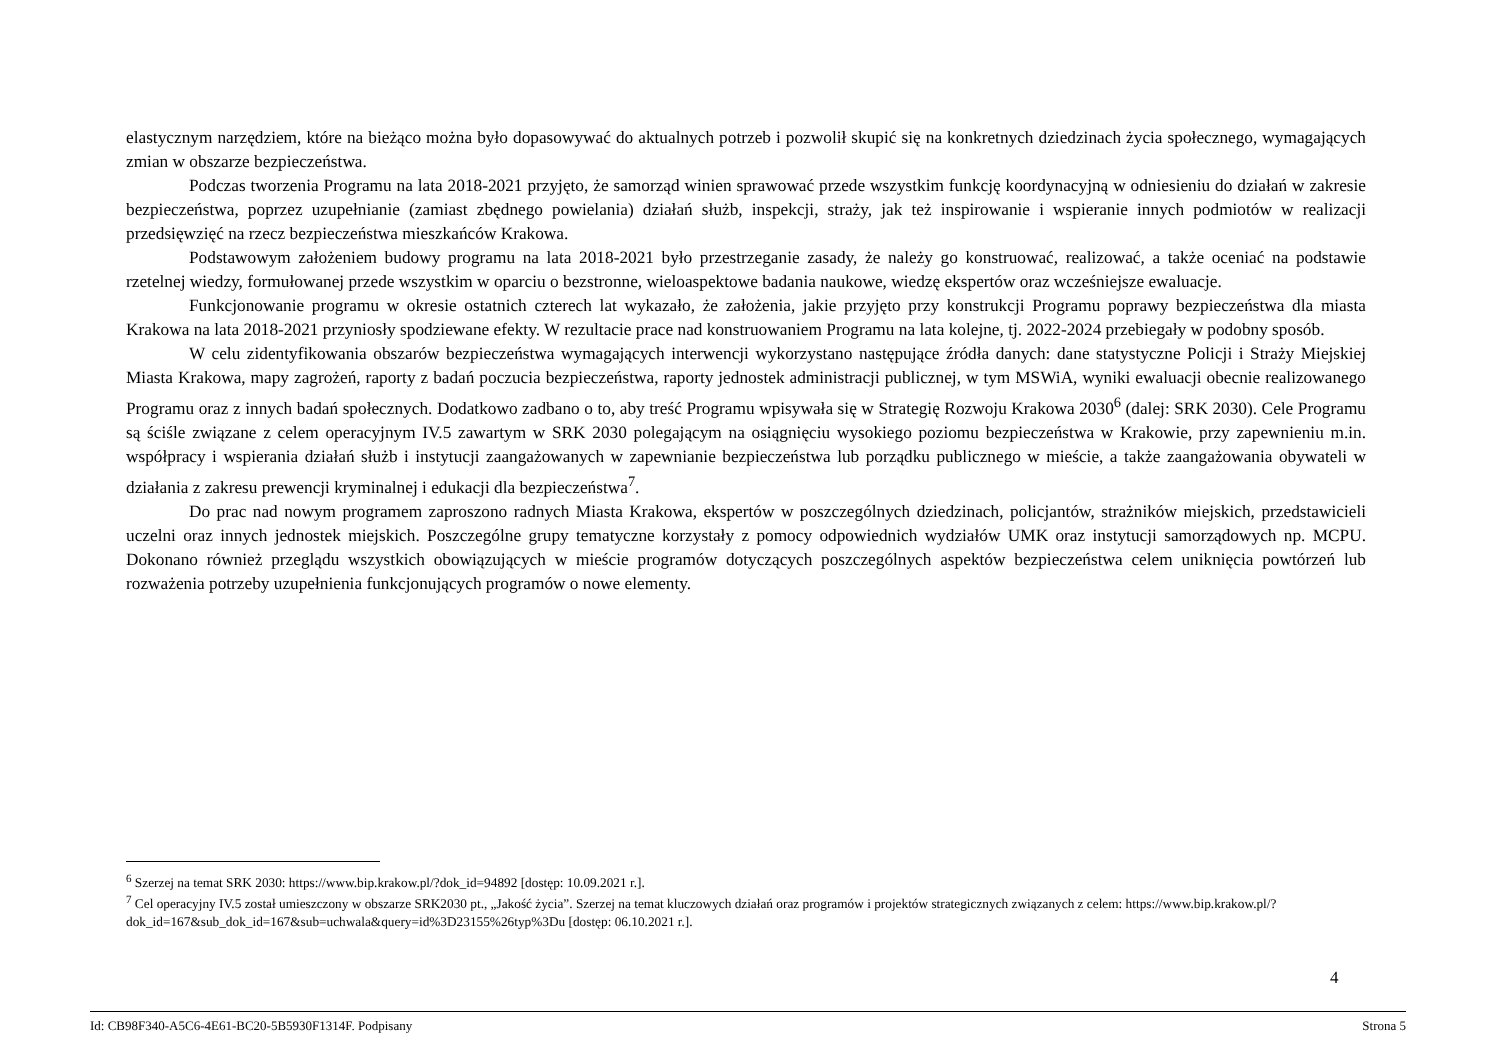elastycznym narzędziem, które na bieżąco można było dopasowywać do aktualnych potrzeb i pozwolił skupić się na konkretnych dziedzinach życia społecznego, wymagających zmian w obszarze bezpieczeństwa.
Podczas tworzenia Programu na lata 2018-2021 przyjęto, że samorząd winien sprawować przede wszystkim funkcję koordynacyjną w odniesieniu do działań w zakresie bezpieczeństwa, poprzez uzupełnianie (zamiast zbędnego powielania) działań służb, inspekcji, straży, jak też inspirowanie i wspieranie innych podmiotów w realizacji przedsięwzięć na rzecz bezpieczeństwa mieszkańców Krakowa.
Podstawowym założeniem budowy programu na lata 2018-2021 było przestrzeganie zasady, że należy go konstruować, realizować, a także oceniać na podstawie rzetelnej wiedzy, formułowanej przede wszystkim w oparciu o bezstronne, wieloaspektowe badania naukowe, wiedzę ekspertów oraz wcześniejsze ewaluacje.
Funkcjonowanie programu w okresie ostatnich czterech lat wykazało, że założenia, jakie przyjęto przy konstrukcji Programu poprawy bezpieczeństwa dla miasta Krakowa na lata 2018-2021 przyniosły spodziewane efekty. W rezultacie prace nad konstruowaniem Programu na lata kolejne, tj. 2022-2024 przebiegały w podobny sposób.
W celu zidentyfikowania obszarów bezpieczeństwa wymagających interwencji wykorzystano następujące źródła danych: dane statystyczne Policji i Straży Miejskiej Miasta Krakowa, mapy zagrożeń, raporty z badań poczucia bezpieczeństwa, raporty jednostek administracji publicznej, w tym MSWiA, wyniki ewaluacji obecnie realizowanego Programu oraz z innych badań społecznych. Dodatkowo zadbano o to, aby treść Programu wpisywała się w Strategię Rozwoju Krakowa 2030<sup>6</sup> (dalej: SRK 2030). Cele Programu są ściśle związane z celem operacyjnym IV.5 zawartym w SRK 2030 polegającym na osiągnięciu wysokiego poziomu bezpieczeństwa w Krakowie, przy zapewnieniu m.in. współpracy i wspierania działań służb i instytucji zaangażowanych w zapewnianie bezpieczeństwa lub porządku publicznego w mieście, a także zaangażowania obywateli w działania z zakresu prewencji kryminalnej i edukacji dla bezpieczeństwa<sup>7</sup>.
Do prac nad nowym programem zaproszono radnych Miasta Krakowa, ekspertów w poszczególnych dziedzinach, policjantów, strażników miejskich, przedstawicieli uczelni oraz innych jednostek miejskich. Poszczególne grupy tematyczne korzystały z pomocy odpowiednich wydziałów UMK oraz instytucji samorządowych np. MCPU. Dokonano również przeglądu wszystkich obowiązujących w mieście programów dotyczących poszczególnych aspektów bezpieczeństwa celem uniknięcia powtórzeń lub rozważenia potrzeby uzupełnienia funkcjonujących programów o nowe elementy.
<sup>6</sup> Szerzej na temat SRK 2030: https://www.bip.krakow.pl/?dok_id=94892 [dostęp: 10.09.2021 r.].
<sup>7</sup> Cel operacyjny IV.5 został umieszczony w obszarze SRK2030 pt., „Jakość życia”. Szerzej na temat kluczowych działań oraz programów i projektów strategicznych związanych z celem: https://www.bip.krakow.pl/?dok_id=167&sub_dok_id=167&sub=uchwala&query=id%3D23155%26typ%3Du [dostęp: 06.10.2021 r.].
4
Id: CB98F340-A5C6-4E61-BC20-5B5930F1314F. Podpisany Strona 5